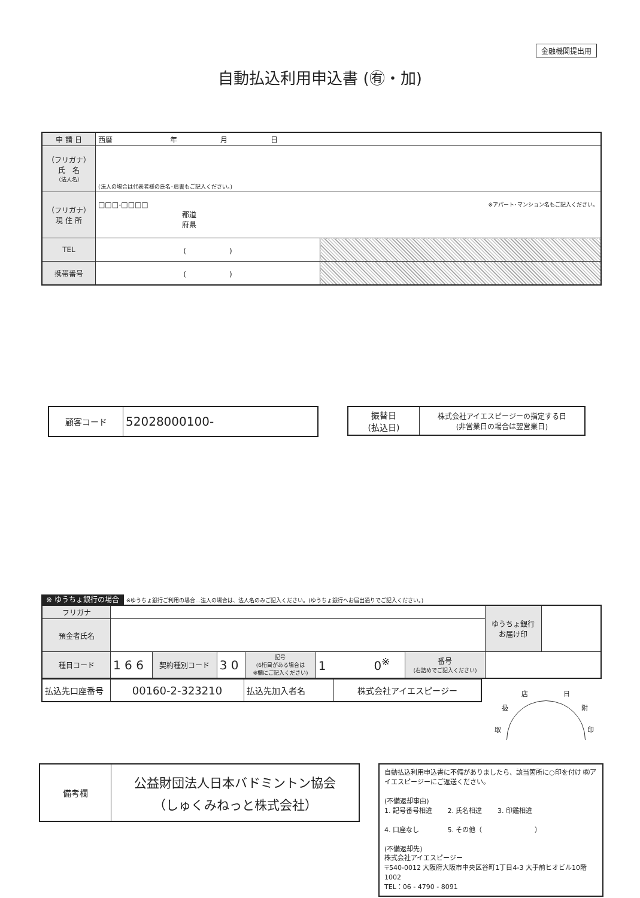金融機関提出用
自動払込利用申込書 (㊒・加)
| 申 請 日 | 西暦 年 月 日 | |
| （フリガナ） 氏 名 （法人名） | (法人の場合は代表者様の氏名･肩書もご記入ください。) | |
| （フリガナ） 現 住 所 | □□□-□□□□ ※アパート･マンション名もご記入ください。 都道 府県 | |
| TEL | ( ) | |
| 携帯番号 | ( ) | |
| 顧客コード | 52028000100- |
| 振替日 (払込日) | 株式会社アイエスピージーの指定する日 (非営業日の場合は翌営業日) |
※ ゆうちょ銀行の場合 ※ゆうちょ銀行ご利用の場合…法人の場合は、法人名のみご記入ください。(ゆうちょ銀行へお届出通りでご記入ください。)
| フリガナ | | | | | | | | ゆうちょ銀行 お届け印 | |
| 預金者氏名 | | | | | | | | | |
| 種目コード | 1 6 6 | 契約種別コード | 3 0 | 記号 (6桁目がある場合は ※欄にご記入ください) | 1 0<sup>※</sup> | 番号 (右詰めでご記入ください) | | | |
| 払込先口座番号 | 00160-2-323210 | 払込先加入者名 | 株式会社アイエスピージー |
店 日
扱 附
取 印
| 備考欄 | 公益財団法人日本バドミントン協会 （しゅくみねっと株式会社） |
自動払込利用申込書に不備がありましたら、該当箇所に○印を付け ㈱アイエスピージーにご返送ください。
(不備返却事由)
1. 記号番号相違　　 2. 氏名相違　　 3. 印鑑相違
4. 口座なし　　　　 5. その他（　　　　　　　　）
(不備返却先)
株式会社アイエスピージー
〒540-0012 大阪府大阪市中央区谷町1丁目4-3 大手前ヒオビル10階1002
TEL：06 - 4790 - 8091